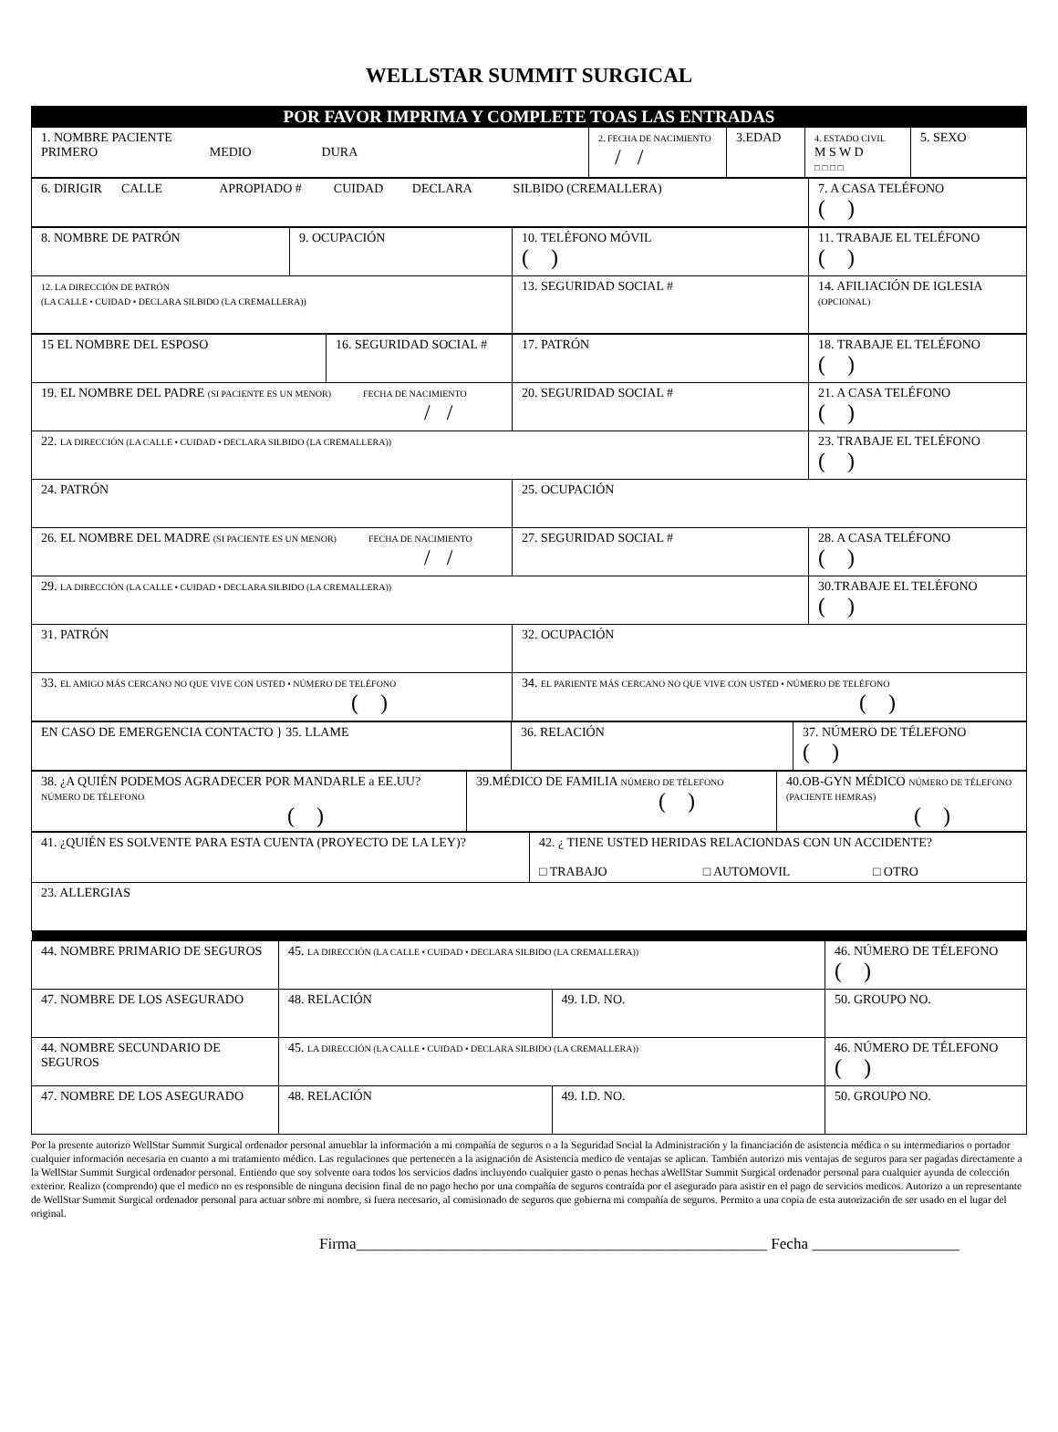WELLSTAR SUMMIT SURGICAL
POR FAVOR IMPRIMA Y COMPLETE TOAS LAS ENTRADAS
| 1. NOMBRE PACIENTE PRIMERO MEDIO DURA | 2. FECHA DE NACIMIENTO / / | 3.EDAD | 4. ESTADO CIVIL M S W D □ □ □ □ | 5. SEXO |
| 6. DIRIGIR CALLE APROPIADO # CUIDAD DECLARA SILBIDO (CREMALLERA) | 7. A CASA TELÉFONO ( ) |
| 8. NOMBRE DE PATRÓN | 9. OCUPACIÓN | 10. TELÉFONO MÓVIL ( ) | 11. TRABAJE EL TELÉFONO ( ) |
| 12. LA DIRECCIÓN DE PATRÓN (LA CALLE • CUIDAD • DECLARA SILBIDO (LA CREMALLERA)) | | 13. SEGURIDAD SOCIAL # | 14. AFILIACIÓN DE IGLESIA (OPCIONAL) |
| 15 EL NOMBRE DEL ESPOSO | 16. SEGURIDAD SOCIAL # | 17. PATRÓN | 18. TRABAJE EL TELÉFONO ( ) |
| 19. EL NOMBRE DEL PADRE (SI PACIENTE ES UN MENOR) FECHA DE NACIMIENTO / / | | 20. SEGURIDAD SOCIAL # | 21. A CASA TELÉFONO ( ) |
| 22. LA DIRECCIÓN (LA CALLE • CUIDAD • DECLARA SILBIDO (LA CREMALLERA)) | | | 23. TRABAJE EL TELÉFONO ( ) |
| 24. PATRÓN | | 25. OCUPACIÓN | |
| 26. EL NOMBRE DEL MADRE (SI PACIENTE ES UN MENOR) FECHA DE NACIMIENTO / / | | 27. SEGURIDAD SOCIAL # | 28. A CASA TELÉFONO ( ) |
| 29. LA DIRECCIÓN (LA CALLE • CUIDAD • DECLARA SILBIDO (LA CREMALLERA)) | | | 30.TRABAJE EL TELÉFONO ( ) |
| 31. PATRÓN | | 32. OCUPACIÓN | |
| 33. EL AMIGO MÁS CERCANO NO QUE VIVE CON USTED • NÚMERO DE TELÉFONO ( ) | | 34. EL PARIENTE MÁS CERCANO NO QUE VIVE CON USTED • NÚMERO DE TELÉFONO ( ) | |
| EN CASO DE EMERGENCIA CONTACTO } 35. LLAME | 36. RELACIÓN | 37. NÚMERO DE TÉLEFONO ( ) |
| 38. ¿A QUIÉN PODEMOS AGRADECER POR MANDARLE a EE.UU? NÚMERO DE TÉLEFONO ( ) | 39.MÉDICO DE FAMILIA NÚMERO DE TÉLEFONO ( ) | 40.OB-GYN MÉDICO NÚMERO DE TÉLEFONO (PACIENTE HEMRAS) ( ) |
| 41. ¿QUIÉN ES SOLVENTE PARA ESTA CUENTA (PROYECTO DE LA LEY)? | 42. ¿ TIENE USTED HERIDAS RELACIONDAS CON UN ACCIDENTE? □ TRABAJO □ AUTOMOVIL □ OTRO |
| 23. ALLERGIAS | |
| 44. NOMBRE PRIMARIO DE SEGUROS | 45. LA DIRECCIÓN (LA CALLE • CUIDAD • DECLARA SILBIDO (LA CREMALLERA)) | | 46. NÚMERO DE TÉLEFONO ( ) |
| 47. NOMBRE DE LOS ASEGURADO | 48. RELACIÓN | 49. I.D. NO. | 50. GROUPO NO. |
| 44. NOMBRE SECUNDARIO DE SEGUROS | 45. LA DIRECCIÓN (LA CALLE • CUIDAD • DECLARA SILBIDO (LA CREMALLERA)) | | 46. NÚMERO DE TÉLEFONO ( ) |
| 47. NOMBRE DE LOS ASEGURADO | 48. RELACIÓN | 49. I.D. NO. | 50. GROUPO NO. |
Por la presente autorizo WellStar Summit Surgical ordenador personal amueblar la información a mi compañía de seguros o a la Seguridad Social la Administración y la financiación de asistencia médica o su intermediarios o portador cualquier información necesaria en cuanto a mi tratamiento médico. Las regulaciones que pertenecen a la asignación de Asistencia medico de ventajas se aplican. También autorizo mis ventajas de seguros para ser pagadas directamente a la WellStar Summit Surgical ordenador personal. Entiendo que soy solvente oara todos los servicios dados incluyendo cualquier gasto o penas hechas aWellStar Summit Surgical ordenador personal para cualquier ayunda de colección exterior. Realizo (comprendo) que el medico no es responsible de ninguna decision final de no pago hecho por una compañía de seguros contraída por el asegurado para asistir en el pago de servicios medicos. Autorizo a un representante de WellStar Summit Surgical ordenador personal para actuar sobre mi nombre, si fuera necesario, al comisionado de seguros que gobierna mi compañía de seguros. Permito a una copia de esta autorización de ser usado en el lugar del original.
Firma_____________________________________________________ Fecha ___________________